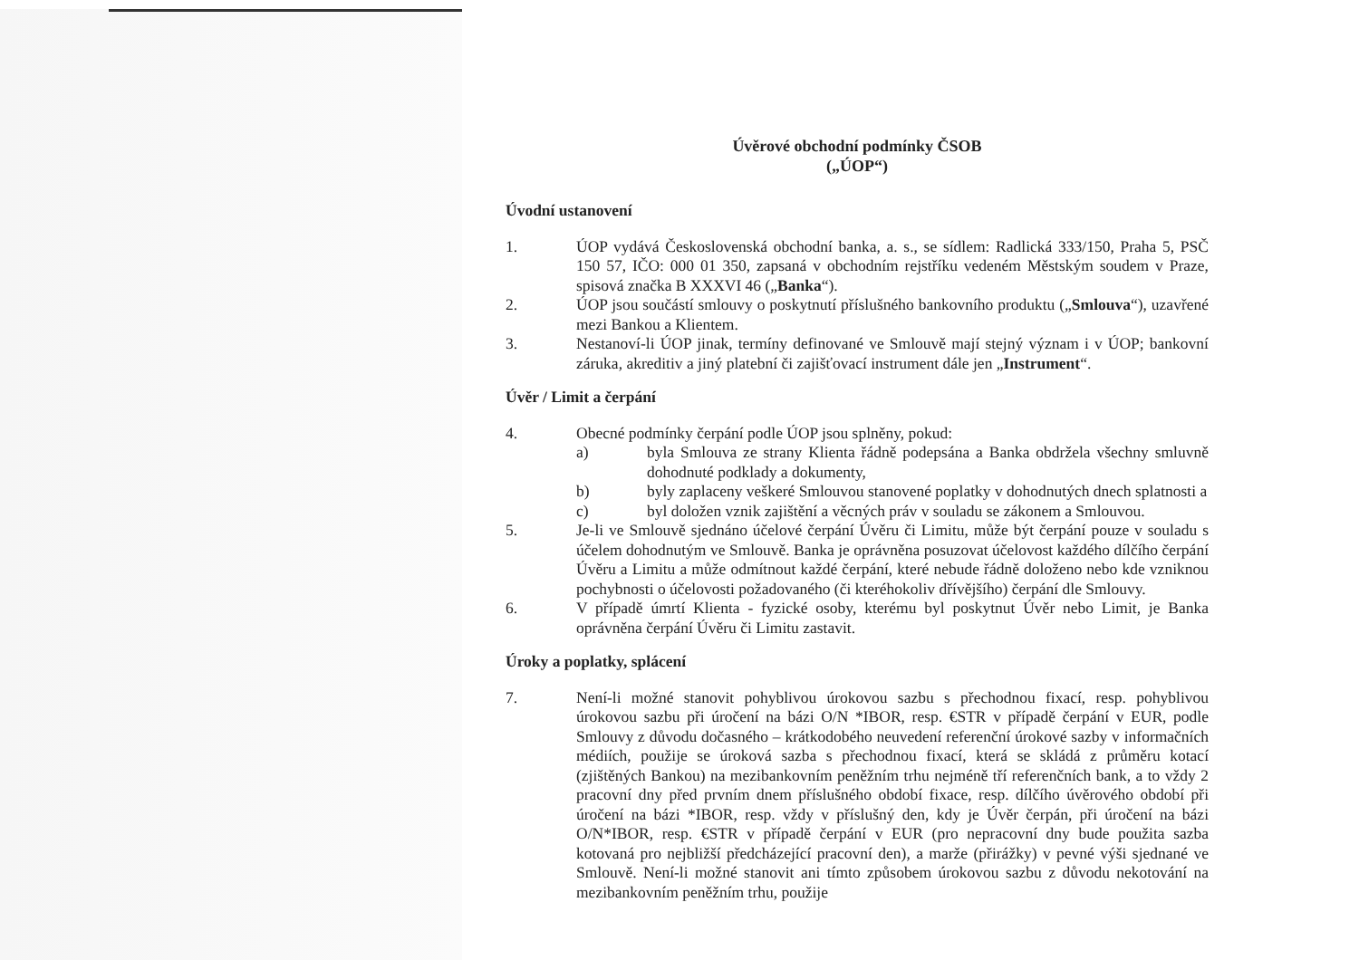Úvěrové obchodní podmínky ČSOB
(„ÚOP“)
Úvodní ustanovení
1. ÚOP vydává Československá obchodní banka, a. s., se sídlem: Radlická 333/150, Praha 5, PSČ 150 57, IČO: 000 01 350, zapsaná v obchodním rejstříku vedeném Městským soudem v Praze, spisová značka B XXXVI 46 („Banka“).
2. ÚOP jsou součástí smlouvy o poskytnutí příslušného bankovního produktu („Smlouva“), uzavřené mezi Bankou a Klientem.
3. Nestanoví-li ÚOP jinak, termíny definované ve Smlouvě mají stejný význam i v ÚOP; bankovní záruka, akreditiv a jiný platební či zajišťovací instrument dále jen „Instrument“.
Úvěr / Limit a čerpání
4. Obecné podmínky čerpání podle ÚOP jsou splněny, pokud:
a) byla Smlouva ze strany Klienta řádně podepsána a Banka obdržela všechny smluvně dohodnuté podklady a dokumenty,
b) byly zaplaceny veškeré Smlouvou stanovené poplatky v dohodnutých dnech splatnosti a
c) byl doložen vznik zajištění a věcných práv v souladu se zákonem a Smlouvou.
5. Je-li ve Smlouvě sjednáno účelové čerpání Úvěru či Limitu, může být čerpání pouze v souladu s účelem dohodnutým ve Smlouvě. Banka je oprávněna posuzovat účelovost každého dílčího čerpání Úvěru a Limitu a může odmítnout každé čerpání, které nebude řádně doloženo nebo kde vzniknou pochybnosti o účelovosti požadovaného (či kteréhokoliv dřívějšího) čerpání dle Smlouvy.
6. V případě úmrtí Klienta - fyzické osoby, kterému byl poskytnut Úvěr nebo Limit, je Banka oprávněna čerpání Úvěru či Limitu zastavit.
Úroky a poplatky, splácení
7. Není-li možné stanovit pohyblivou úrokovou sazbu s přechodnou fixací, resp. pohyblivou úrokovou sazbu při úročení na bázi O/N *IBOR, resp. €STR v případě čerpání v EUR, podle Smlouvy z důvodu dočasného – krátkodobého neuvedení referenční úrokové sazby v informačních médiích, použije se úroková sazba s přechodnou fixací, která se skládá z průměru kotací (zjištěných Bankou) na mezibankovním peněžním trhu nejméně tří referenčních bank, a to vždy 2 pracovní dny před prvním dnem příslušného období fixace, resp. dílčího úvěrového období při úročení na bázi *IBOR, resp. vždy v příslušný den, kdy je Úvěr čerpán, při úročení na bázi O/N*IBOR, resp. €STR v případě čerpání v EUR (pro nepracovní dny bude použita sazba kotovaná pro nejbližší předcházející pracovní den), a marže (přirážky) v pevné výši sjednané ve Smlouvě. Není-li možné stanovit ani tímto způsobem úrokovou sazbu z důvodu nekotování na mezibankovním peněžním trhu, použije